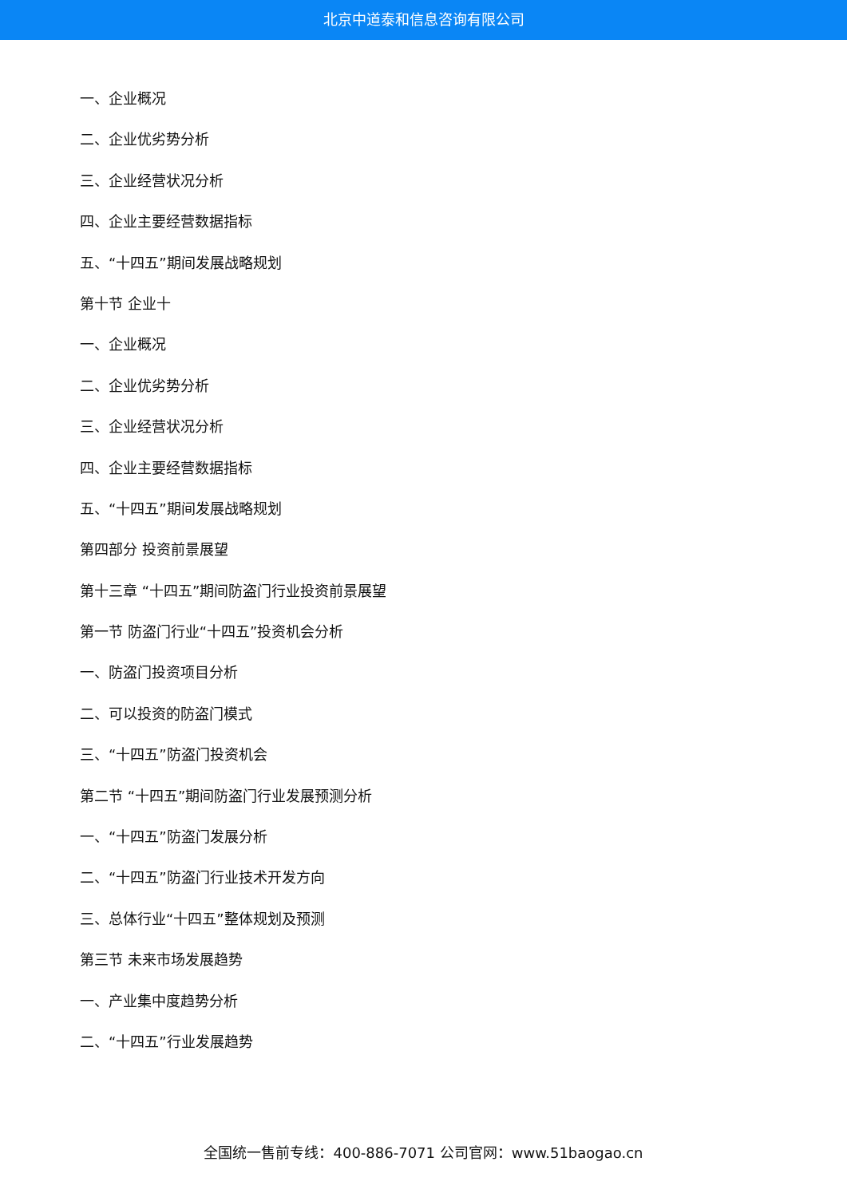北京中道泰和信息咨询有限公司
一、企业概况
二、企业优劣势分析
三、企业经营状况分析
四、企业主要经营数据指标
五、“十四五”期间发展战略规划
第十节 企业十
一、企业概况
二、企业优劣势分析
三、企业经营状况分析
四、企业主要经营数据指标
五、“十四五”期间发展战略规划
第四部分 投资前景展望
第十三章 “十四五”期间防盗门行业投资前景展望
第一节 防盗门行业“十四五”投资机会分析
一、防盗门投资项目分析
二、可以投资的防盗门模式
三、“十四五”防盗门投资机会
第二节 “十四五”期间防盗门行业发展预测分析
一、“十四五”防盗门发展分析
二、“十四五”防盗门行业技术开发方向
三、总体行业“十四五”整体规划及预测
第三节 未来市场发展趋势
一、产业集中度趋势分析
二、“十四五”行业发展趋势
全国统一售前专线：400-886-7071 公司官网：www.51baogao.cn